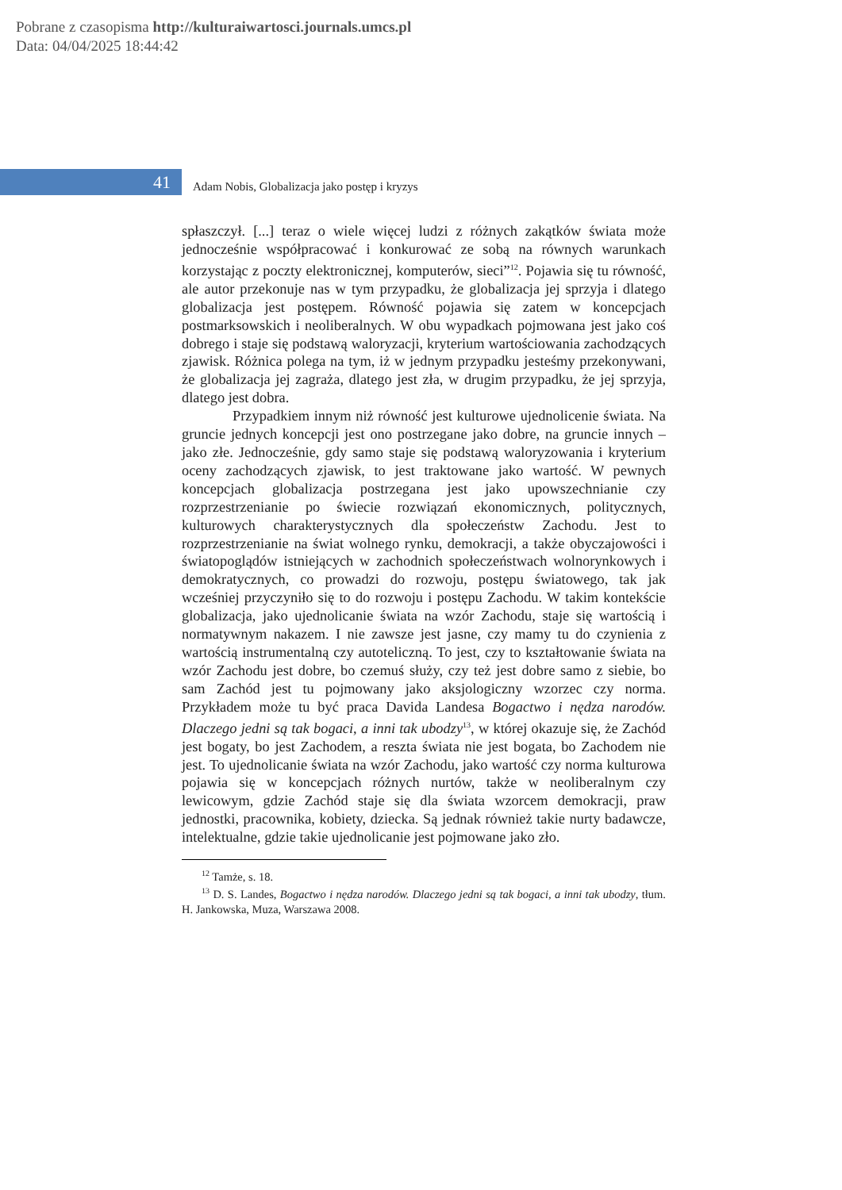Pobrane z czasopisma http://kulturaiwartosci.journals.umcs.pl
Data: 04/04/2025 18:44:42
41
Adam Nobis, Globalizacja jako postęp i kryzys
spłaszczył. [...] teraz o wiele więcej ludzi z różnych zakątków świata może jednocześnie współpracować i konkurować ze sobą na równych warunkach korzystając z poczty elektronicznej, komputerów, sieci”<sup>12</sup>. Pojawia się tu równość, ale autor przekonuje nas w tym przypadku, że globalizacja jej sprzyja i dlatego globalizacja jest postępem. Równość pojawia się zatem w koncepcjach postmarksowskich i neoliberalnych. W obu wypadkach pojmowana jest jako coś dobrego i staje się podstawą waloryzacji, kryterium wartościowania zachodzących zjawisk. Różnica polega na tym, iż w jednym przypadku jesteśmy przekonywani, że globalizacja jej zagraża, dlatego jest zła, w drugim przypadku, że jej sprzyja, dlatego jest dobra.
Przypadkiem innym niż równość jest kulturowe ujednolicenie świata. Na gruncie jednych koncepcji jest ono postrzegane jako dobre, na gruncie innych – jako złe. Jednocześnie, gdy samo staje się podstawą waloryzowania i kryterium oceny zachodzących zjawisk, to jest traktowane jako wartość. W pewnych koncepcjach globalizacja postrzegana jest jako upowszechnianie czy rozprzestrzenianie po świecie rozwiązań ekonomicznych, politycznych, kulturowych charakterystycznych dla społeczeństw Zachodu. Jest to rozprzestrzenianie na świat wolnego rynku, demokracji, a także obyczajowości i światopoglądów istniejących w zachodnich społeczeństwach wolnorynkowych i demokratycznych, co prowadzi do rozwoju, postępu światowego, tak jak wcześniej przyczyniło się to do rozwoju i postępu Zachodu. W takim kontekście globalizacja, jako ujednolicanie świata na wzór Zachodu, staje się wartością i normatywnym nakazem. I nie zawsze jest jasne, czy mamy tu do czynienia z wartością instrumentalną czy autoteliczną. To jest, czy to kształtowanie świata na wzór Zachodu jest dobre, bo czemuś służy, czy też jest dobre samo z siebie, bo sam Zachód jest tu pojmowany jako aksjologiczny wzorzec czy norma. Przykładem może tu być praca Davida Landesa Bogactwo i nędza narodów. Dlaczego jedni są tak bogaci, a inni tak ubodzy<sup>13</sup>, w której okazuje się, że Zachód jest bogaty, bo jest Zachodem, a reszta świata nie jest bogata, bo Zachodem nie jest. To ujednolicanie świata na wzór Zachodu, jako wartość czy norma kulturowa pojawia się w koncepcjach różnych nurtów, także w neoliberalnym czy lewicowym, gdzie Zachód staje się dla świata wzorcem demokracji, praw jednostki, pracownika, kobiety, dziecka. Są jednak również takie nurty badawcze, intelektualne, gdzie takie ujednolicanie jest pojmowane jako zło.
<sup>12</sup> Tamże, s. 18.
<sup>13</sup> D. S. Landes, Bogactwo i nędza narodów. Dlaczego jedni są tak bogaci, a inni tak ubodzy, tłum. H. Jankowska, Muza, Warszawa 2008.